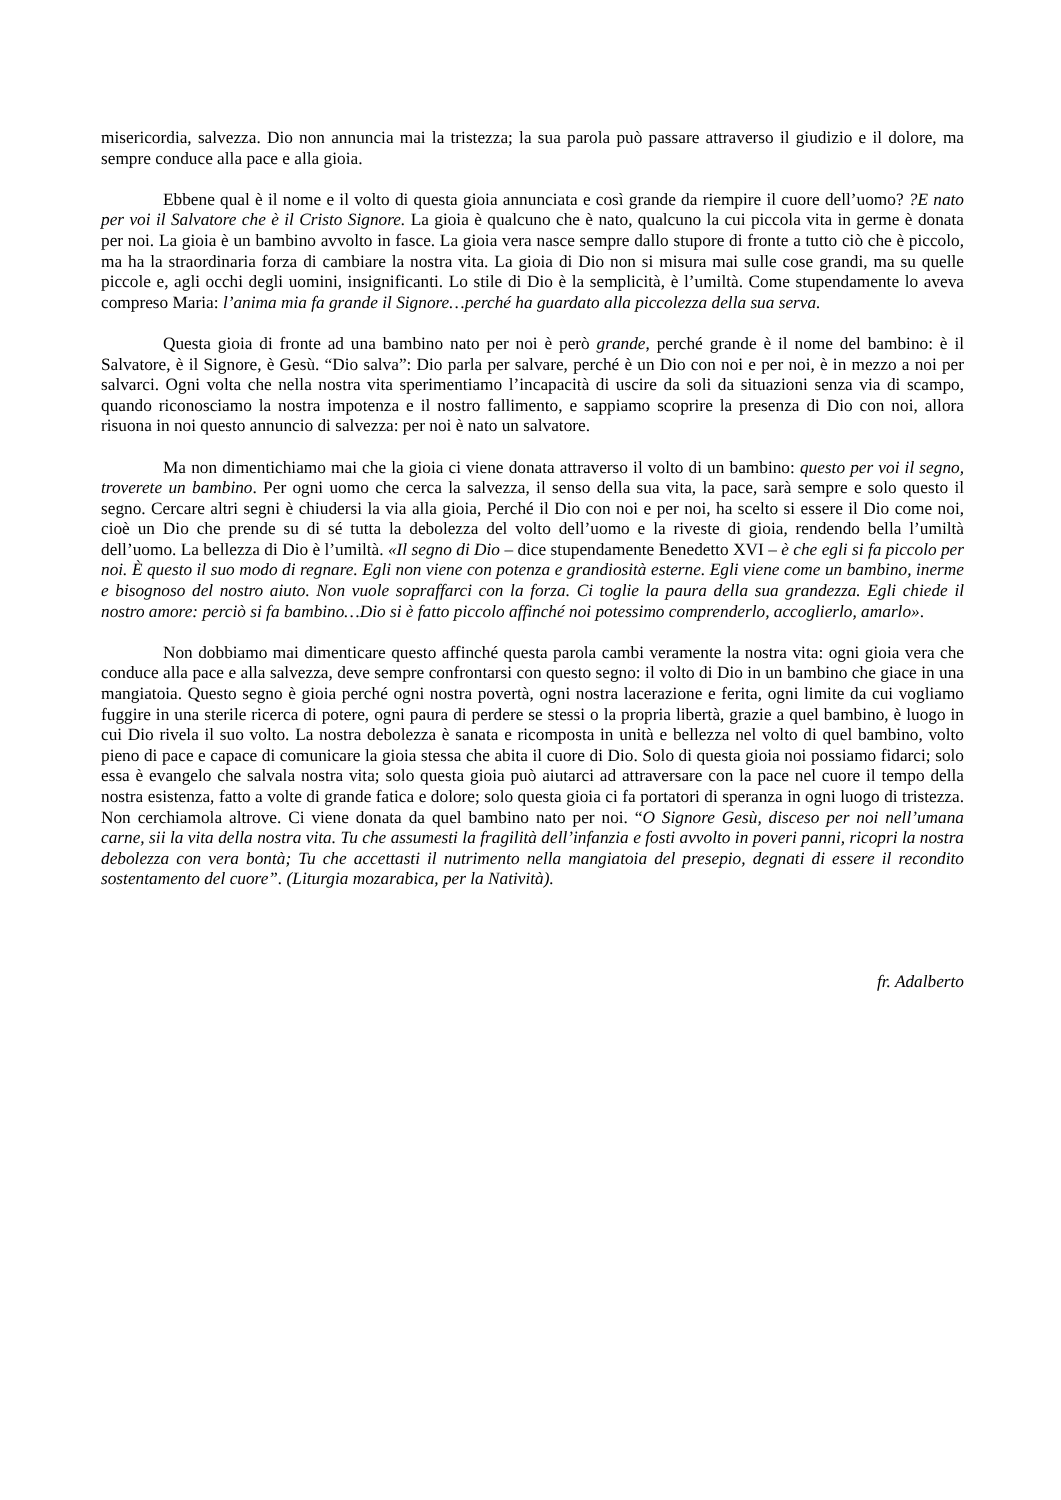misericordia, salvezza. Dio non annuncia mai la tristezza; la sua parola può passare attraverso il giudizio e il dolore, ma sempre conduce alla pace e alla gioia.
Ebbene qual è il nome e il volto di questa gioia annunciata e così grande da riempire il cuore dell’uomo? ?E nato per voi il Salvatore che è il Cristo Signore. La gioia è qualcuno che è nato, qualcuno la cui piccola vita in germe è donata per noi. La gioia è un bambino avvolto in fasce. La gioia vera nasce sempre dallo stupore di fronte a tutto ciò che è piccolo, ma ha la straordinaria forza di cambiare la nostra vita. La gioia di Dio non si misura mai sulle cose grandi, ma su quelle piccole e, agli occhi degli uomini, insignificanti. Lo stile di Dio è la semplicità, è l’umiltà. Come stupendamente lo aveva compreso Maria: l’anima mia fa grande il Signore…perché ha guardato alla piccolezza della sua serva.
Questa gioia di fronte ad una bambino nato per noi è però grande, perché grande è il nome del bambino: è il Salvatore, è il Signore, è Gesù. “Dio salva”: Dio parla per salvare, perché è un Dio con noi e per noi, è in mezzo a noi per salvarci. Ogni volta che nella nostra vita sperimentiamo l’incapacità di uscire da soli da situazioni senza via di scampo, quando riconosciamo la nostra impotenza e il nostro fallimento, e sappiamo scoprire la presenza di Dio con noi, allora risuona in noi questo annuncio di salvezza: per noi è nato un salvatore.
Ma non dimentichiamo mai che la gioia ci viene donata attraverso il volto di un bambino: questo per voi il segno, troverete un bambino. Per ogni uomo che cerca la salvezza, il senso della sua vita, la pace, sarà sempre e solo questo il segno. Cercare altri segni è chiudersi la via alla gioia, Perché il Dio con noi e per noi, ha scelto si essere il Dio come noi, cioè un Dio che prende su di sé tutta la debolezza del volto dell’uomo e la riveste di gioia, rendendo bella l’umiltà dell’uomo. La bellezza di Dio è l’umiltà. «Il segno di Dio – dice stupendamente Benedetto XVI – è che egli si fa piccolo per noi. È questo il suo modo di regnare. Egli non viene con potenza e grandiosità esterne. Egli viene come un bambino, inerme e bisognoso del nostro aiuto. Non vuole sopraffarci con la forza. Ci toglie la paura della sua grandezza. Egli chiede il nostro amore: perciò si fa bambino…Dio si è fatto piccolo affinché noi potessimo comprenderlo, accoglierlo, amarlo».
Non dobbiamo mai dimenticare questo affinché questa parola cambi veramente la nostra vita: ogni gioia vera che conduce alla pace e alla salvezza, deve sempre confrontarsi con questo segno: il volto di Dio in un bambino che giace in una mangiatoia. Questo segno è gioia perché ogni nostra povertà, ogni nostra lacerazione e ferita, ogni limite da cui vogliamo fuggire in una sterile ricerca di potere, ogni paura di perdere se stessi o la propria libertà, grazie a quel bambino, è luogo in cui Dio rivela il suo volto. La nostra debolezza è sanata e ricomposta in unità e bellezza nel volto di quel bambino, volto pieno di pace e capace di comunicare la gioia stessa che abita il cuore di Dio. Solo di questa gioia noi possiamo fidarci; solo essa è evangelo che salvala nostra vita; solo questa gioia può aiutarci ad attraversare con la pace nel cuore il tempo della nostra esistenza, fatto a volte di grande fatica e dolore; solo questa gioia ci fa portatori di speranza in ogni luogo di tristezza. Non cerchiamola altrove. Ci viene donata da quel bambino nato per noi. “O Signore Gesù, disceso per noi nell’umana carne, sii la vita della nostra vita. Tu che assumesti la fragilità dell’infanzia e fosti avvolto in poveri panni, ricopri la nostra debolezza con vera bontà; Tu che accettasti il nutrimento nella mangiatoia del presepio, degnati di essere il recondito sostentamento del cuore”. (Liturgia mozarabica, per la Natività).
fr. Adalberto